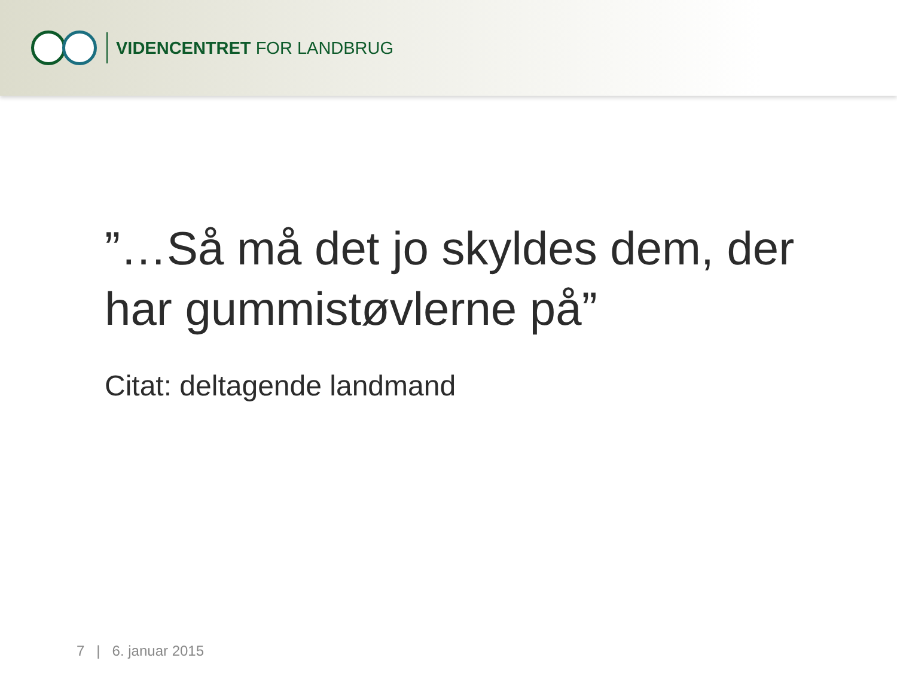VIDENCENTRET FOR LANDBRUG
”…Så må det jo skyldes dem, der har gummistøvlerne på”
Citat: deltagende landmand
7 | 6. januar 2015